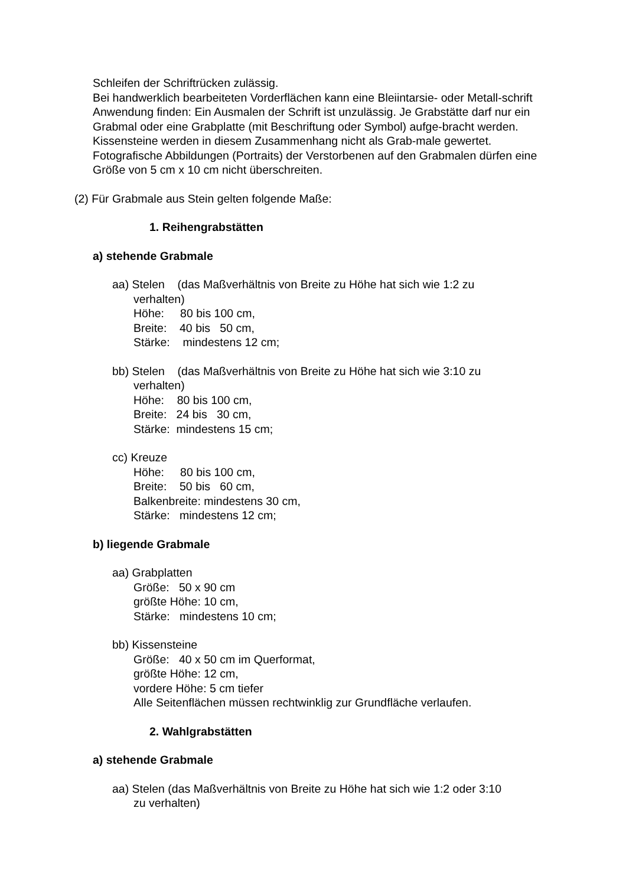Schleifen der Schriftrücken zulässig.
Bei handwerklich bearbeiteten Vorderflächen kann eine Bleiintarsie- oder Metall-schrift Anwendung finden: Ein Ausmalen der Schrift ist unzulässig. Je Grabstätte darf nur ein Grabmal oder eine Grabplatte (mit Beschriftung oder Symbol) aufge-bracht werden. Kissensteine werden in diesem Zusammenhang nicht als Grab-male gewertet. Fotografische Abbildungen (Portraits) der Verstorbenen auf den Grabmalen dürfen eine Größe von 5 cm x 10 cm nicht überschreiten.
(2) Für Grabmale aus Stein gelten folgende Maße:
1. Reihengrabstätten
a) stehende Grabmale
aa) Stelen (das Maßverhältnis von Breite zu Höhe hat sich wie 1:2 zu
verhalten)
Höhe: 80 bis 100 cm,
Breite: 40 bis 50 cm,
Stärke: mindestens 12 cm;
bb) Stelen (das Maßverhältnis von Breite zu Höhe hat sich wie 3:10 zu
verhalten)
Höhe: 80 bis 100 cm,
Breite: 24 bis 30 cm,
Stärke: mindestens 15 cm;
cc) Kreuze
Höhe: 80 bis 100 cm,
Breite: 50 bis 60 cm,
Balkenbreite: mindestens 30 cm,
Stärke: mindestens 12 cm;
b) liegende Grabmale
aa) Grabplatten
Größe: 50 x 90 cm
größte Höhe: 10 cm,
Stärke: mindestens 10 cm;
bb) Kissensteine
Größe: 40 x 50 cm im Querformat,
größte Höhe: 12 cm,
vordere Höhe: 5 cm tiefer
Alle Seitenflächen müssen rechtwinklig zur Grundfläche verlaufen.
2. Wahlgrabstätten
a) stehende Grabmale
aa) Stelen (das Maßverhältnis von Breite zu Höhe hat sich wie 1:2 oder 3:10
zu verhalten)